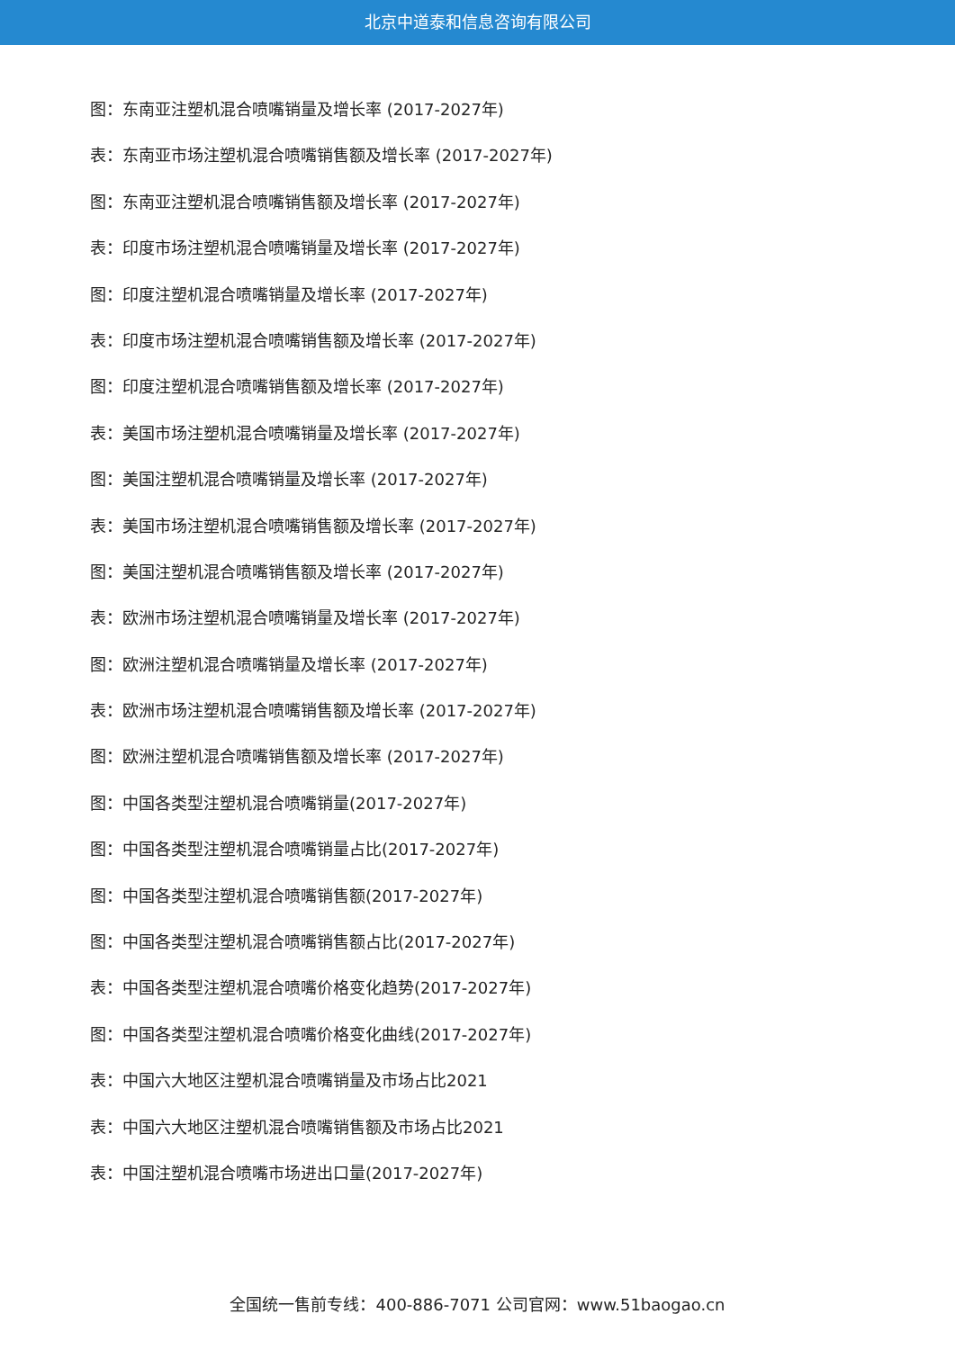北京中道泰和信息咨询有限公司
图：东南亚注塑机混合喷嘴销量及增长率 (2017-2027年)
表：东南亚市场注塑机混合喷嘴销售额及增长率 (2017-2027年)
图：东南亚注塑机混合喷嘴销售额及增长率 (2017-2027年)
表：印度市场注塑机混合喷嘴销量及增长率 (2017-2027年)
图：印度注塑机混合喷嘴销量及增长率 (2017-2027年)
表：印度市场注塑机混合喷嘴销售额及增长率 (2017-2027年)
图：印度注塑机混合喷嘴销售额及增长率 (2017-2027年)
表：美国市场注塑机混合喷嘴销量及增长率 (2017-2027年)
图：美国注塑机混合喷嘴销量及增长率 (2017-2027年)
表：美国市场注塑机混合喷嘴销售额及增长率 (2017-2027年)
图：美国注塑机混合喷嘴销售额及增长率 (2017-2027年)
表：欧洲市场注塑机混合喷嘴销量及增长率 (2017-2027年)
图：欧洲注塑机混合喷嘴销量及增长率 (2017-2027年)
表：欧洲市场注塑机混合喷嘴销售额及增长率 (2017-2027年)
图：欧洲注塑机混合喷嘴销售额及增长率 (2017-2027年)
图：中国各类型注塑机混合喷嘴销量(2017-2027年)
图：中国各类型注塑机混合喷嘴销量占比(2017-2027年)
图：中国各类型注塑机混合喷嘴销售额(2017-2027年)
图：中国各类型注塑机混合喷嘴销售额占比(2017-2027年)
表：中国各类型注塑机混合喷嘴价格变化趋势(2017-2027年)
图：中国各类型注塑机混合喷嘴价格变化曲线(2017-2027年)
表：中国六大地区注塑机混合喷嘴销量及市场占比2021
表：中国六大地区注塑机混合喷嘴销售额及市场占比2021
表：中国注塑机混合喷嘴市场进出口量(2017-2027年)
全国统一售前专线：400-886-7071 公司官网：www.51baogao.cn